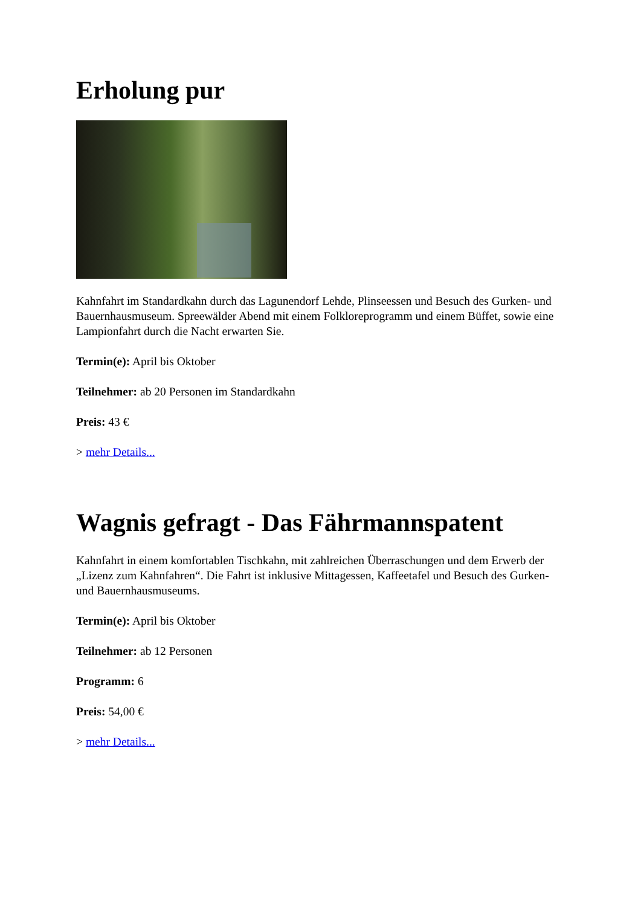Erholung pur
Kahnfahrt im Standardkahn durch das Lagunendorf Lehde, Plinseessen und Besuch des Gurken- und Bauernhausmuseum. Spreewälder Abend mit einem Folkloreprogramm und einem Büffet, sowie eine Lampionfahrt durch die Nacht erwarten Sie.
Termin(e): April bis Oktober
Teilnehmer: ab 20 Personen im Standardkahn
Preis: 43 €
> mehr Details...
Wagnis gefragt - Das Fährmannspatent
Kahnfahrt in einem komfortablen Tischkahn, mit zahlreichen Überraschungen und dem Erwerb der „Lizenz zum Kahnfahren“. Die Fahrt ist inklusive Mittagessen, Kaffeetafel und Besuch des Gurken- und Bauernhausmuseums.
Termin(e): April bis Oktober
Teilnehmer: ab 12 Personen
Programm: 6
Preis: 54,00 €
> mehr Details...